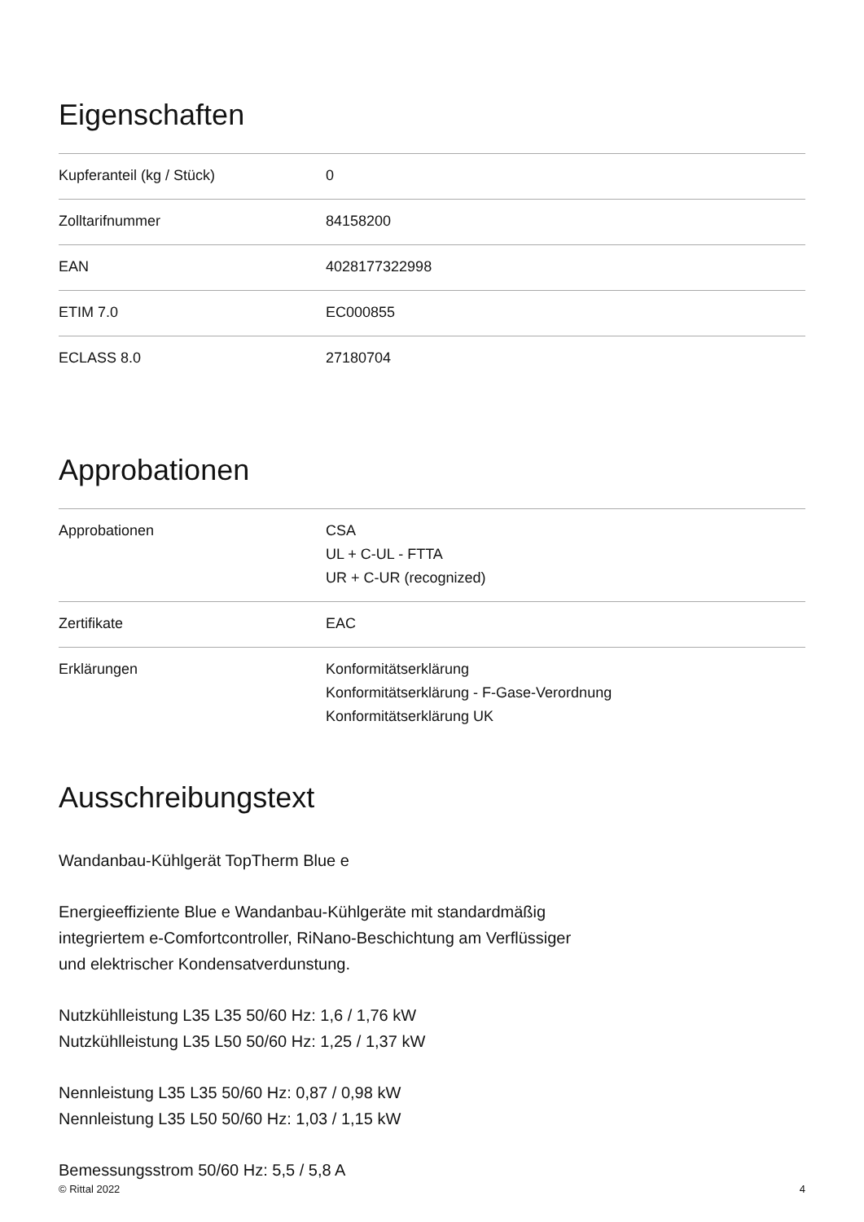Eigenschaften
| Kupferanteil (kg / Stück) | 0 |
| Zolltarifnummer | 84158200 |
| EAN | 4028177322998 |
| ETIM 7.0 | EC000855 |
| ECLASS 8.0 | 27180704 |
Approbationen
| Approbationen | CSA UL + C-UL - FTTA UR + C-UR (recognized) |
| Zertifikate | EAC |
| Erklärungen | Konformitätserklärung Konformitätserklärung - F-Gase-Verordnung Konformitätserklärung UK |
Ausschreibungstext
Wandanbau-Kühlgerät TopTherm Blue e
Energieeffiziente Blue e Wandanbau-Kühlgeräte mit standardmäßig
integriertem e-Comfortcontroller, RiNano-Beschichtung am Verflüssiger
und elektrischer Kondensatverdunstung.
Nutzkühlleistung L35 L35 50/60 Hz: 1,6 / 1,76 kW
Nutzkühlleistung L35 L50 50/60 Hz: 1,25 / 1,37 kW
Nennleistung L35 L35 50/60 Hz: 0,87 / 0,98 kW
Nennleistung L35 L50 50/60 Hz: 1,03 / 1,15 kW
Bemessungsstrom 50/60 Hz: 5,5 / 5,8 A
© Rittal 2022 4